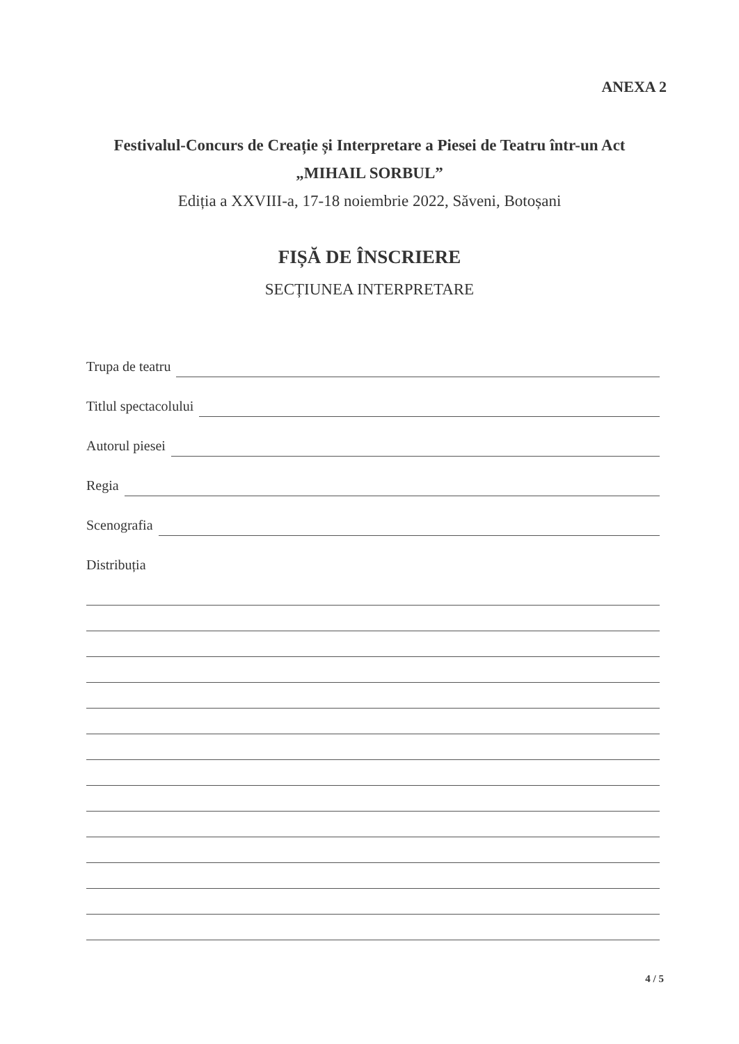ANEXA 2
Festivalul-Concurs de Creație și Interpretare a Piesei de Teatru într-un Act
„MIHAIL SORBUL”
Ediția a XXVIII-a, 17-18 noiembrie 2022, Săveni, Botoșani
FIȘĂ DE ÎNSCRIERE
SECȚIUNEA INTERPRETARE
Trupa de teatru
Titlul spectacolului
Autorul piesei
Regia
Scenografia
Distribuția
4 / 5